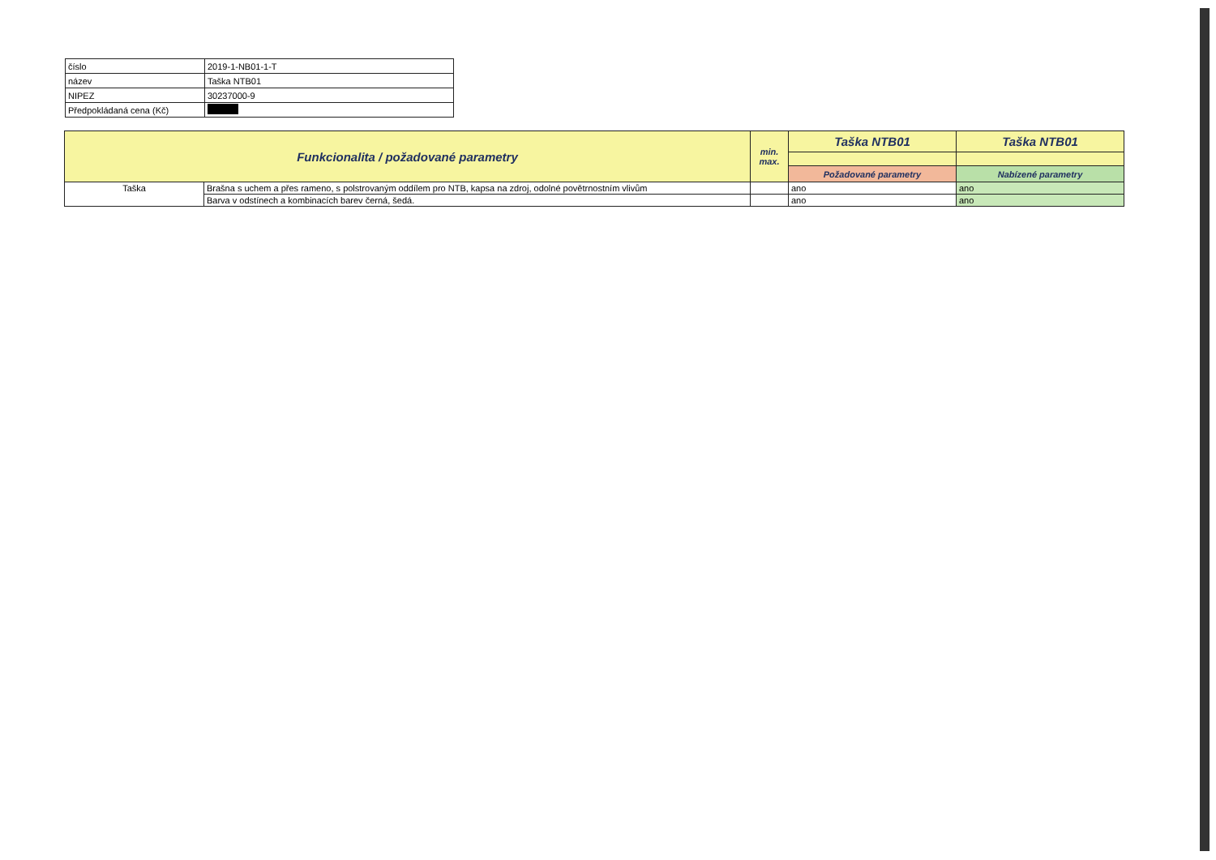| číslo | 2019-1-NB01-1-T |
| název | Taška NTB01 |
| NIPEZ | 30237000-9 |
| Předpokládaná cena (Kč) | |
| Funkcionalita / požadované parametry | | min. max. | Taška NTB01 | Taška NTB01 |
| --- | --- | --- | --- | --- |
| | | | Požadované parametry | Nabízené parametry |
| Taška | Brašna s uchem a přes rameno, s polstrovaným oddílem pro NTB, kapsa na zdroj, odolné povětrnostním vlivům | | ano | ano |
| | Barva v odstínech a kombinacích barev černá, šedá. | | ano | ano |